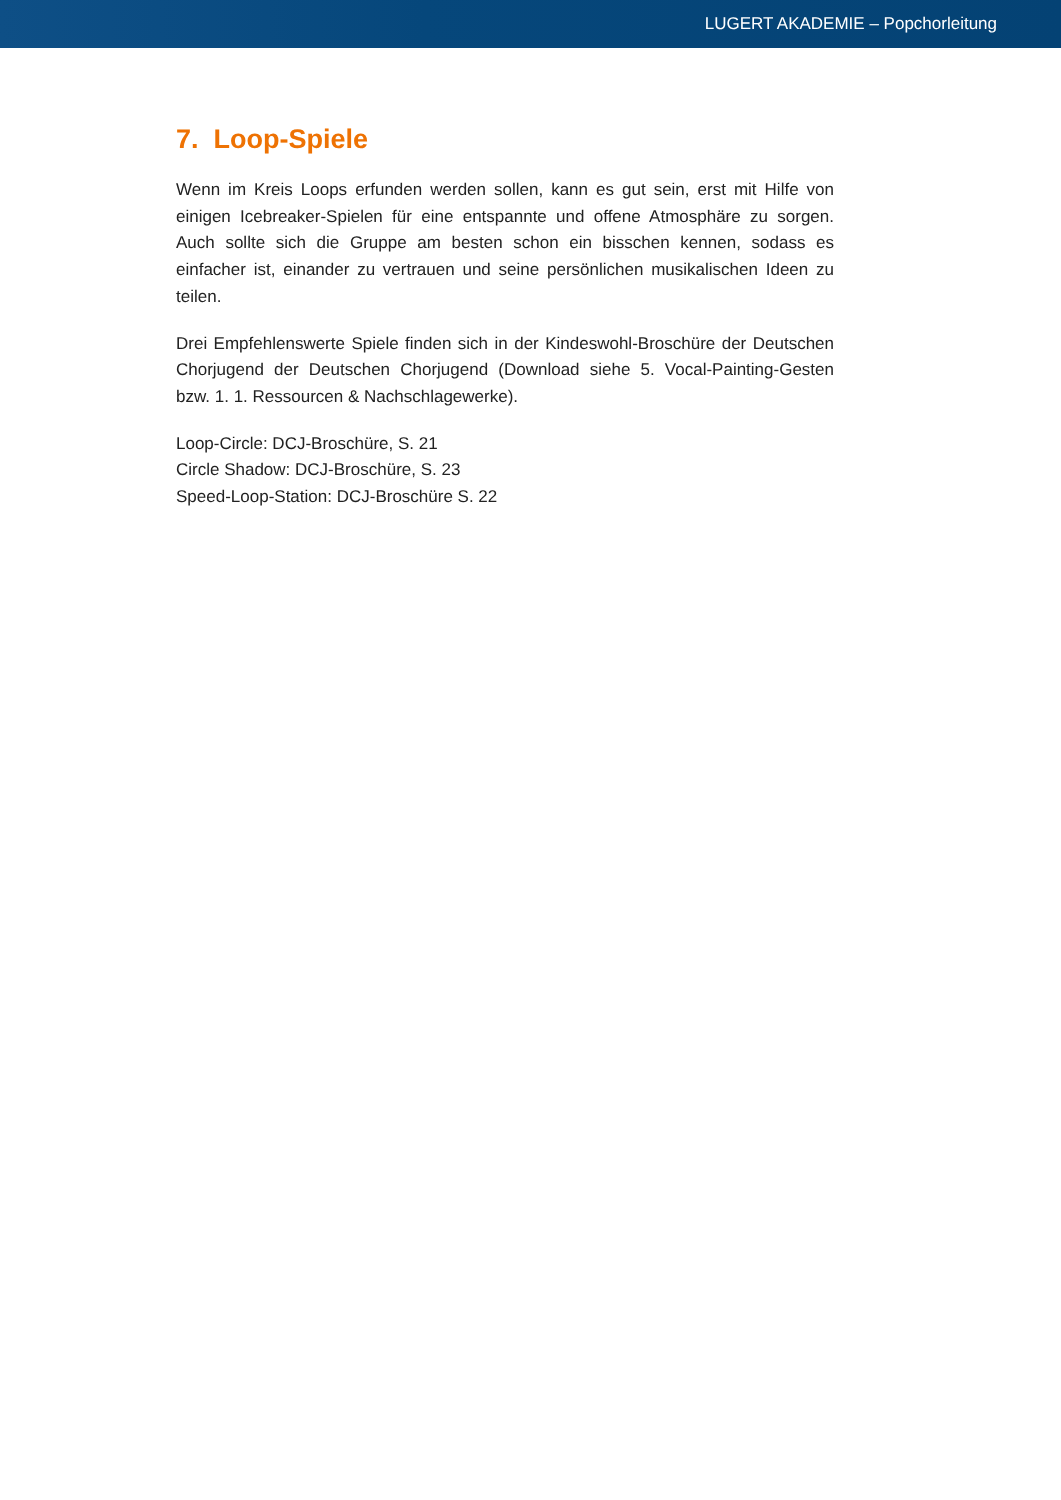LUGERT AKADEMIE – Popchorleitung
7. Loop-Spiele
Wenn im Kreis Loops erfunden werden sollen, kann es gut sein, erst mit Hilfe von einigen Icebreaker-Spielen für eine entspannte und offene Atmosphäre zu sorgen. Auch sollte sich die Gruppe am besten schon ein bisschen kennen, sodass es einfacher ist, einander zu vertrauen und seine persönlichen musikalischen Ideen zu teilen.
Drei Empfehlenswerte Spiele finden sich in der Kindeswohl-Broschüre der Deutschen Chorjugend der Deutschen Chorjugend (Download siehe 5. Vocal-Painting-Gesten bzw. 1. 1. Ressourcen & Nachschlagewerke).
Loop-Circle: DCJ-Broschüre, S. 21
Circle Shadow: DCJ-Broschüre, S. 23
Speed-Loop-Station: DCJ-Broschüre S. 22